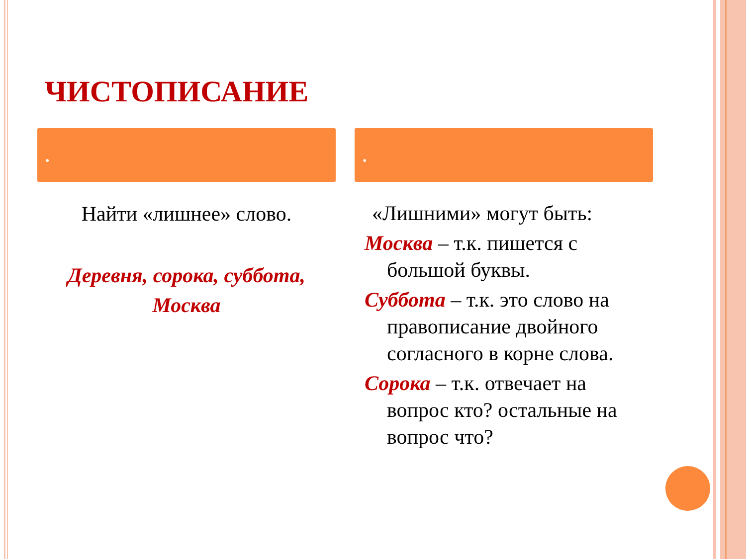ЧИСТОПИСАНИЕ
•
Найти «лишнее» слово.
Деревня, сорока, суббота, Москва
•
«Лишними» могут быть:
Москва – т.к. пишется с большой буквы.
Суббота – т.к. это слово на правописание двойного согласного в корне слова.
Сорока – т.к. отвечает на вопрос кто? остальные на вопрос что?